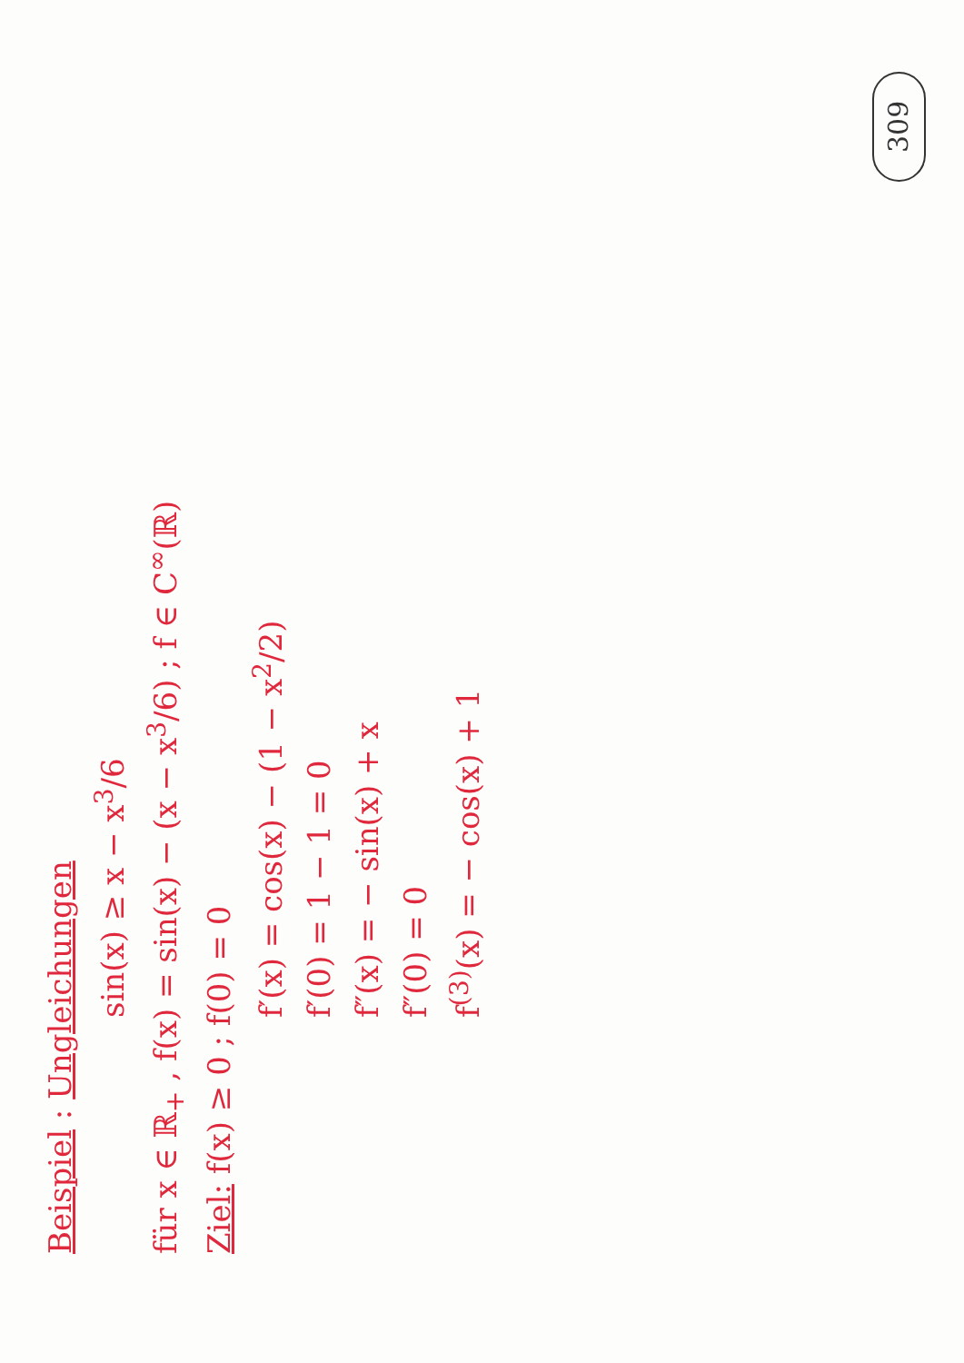Beispiel : Ungleichungen
sin(x) ≥ x − x<sup>3</sup>/6
für x ∈ ℝ<sub>+</sub> , f(x) = sin(x) − (x − x<sup>3</sup>/6) ; f ∈ C<sup>∞</sup>(ℝ)
Ziel: f(x) ≥ 0 ; f(0) = 0
f′(x) = cos(x) − (1 − x<sup>2</sup>/2)
f′(0) = 1 − 1 = 0
f″(x) = − sin(x) + x
f″(0) = 0
f<sup>(3)</sup>(x) = − cos(x) + 1
309